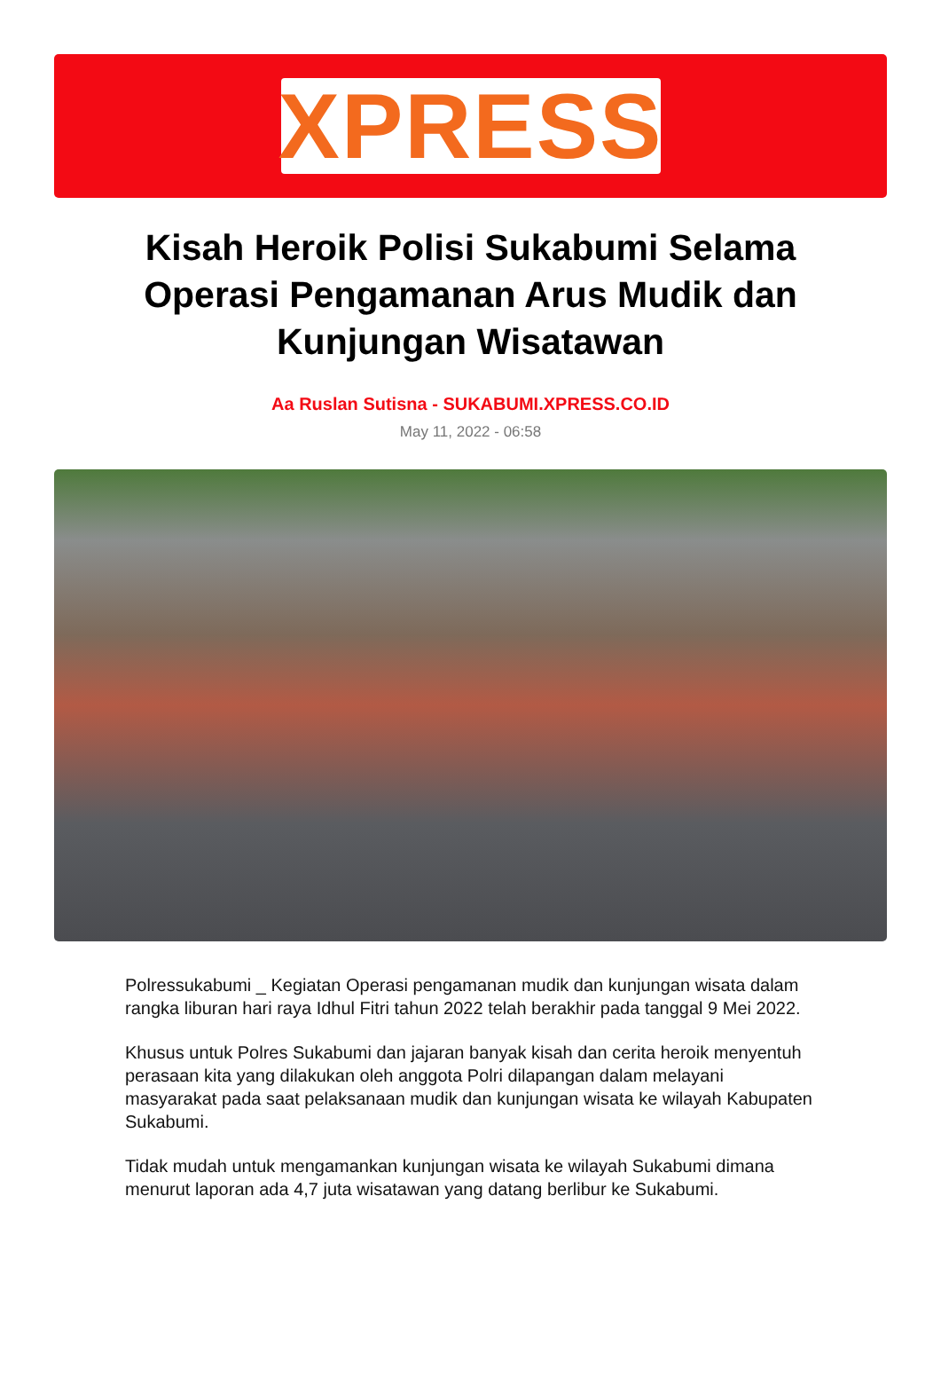XPRESS
Kisah Heroik Polisi Sukabumi Selama Operasi Pengamanan Arus Mudik dan Kunjungan Wisatawan
Aa Ruslan Sutisna - SUKABUMI.XPRESS.CO.ID
May 11, 2022 - 06:58
Polressukabumi _ Kegiatan Operasi pengamanan mudik dan kunjungan wisata dalam rangka liburan hari raya Idhul Fitri tahun 2022 telah berakhir pada tanggal 9 Mei 2022.
Khusus untuk Polres Sukabumi dan jajaran banyak kisah dan cerita heroik menyentuh perasaan kita yang dilakukan oleh anggota Polri dilapangan dalam melayani masyarakat pada saat pelaksanaan mudik dan kunjungan wisata ke wilayah Kabupaten Sukabumi.
Tidak mudah untuk mengamankan kunjungan wisata ke wilayah Sukabumi dimana menurut laporan ada 4,7 juta wisatawan yang datang berlibur ke Sukabumi.